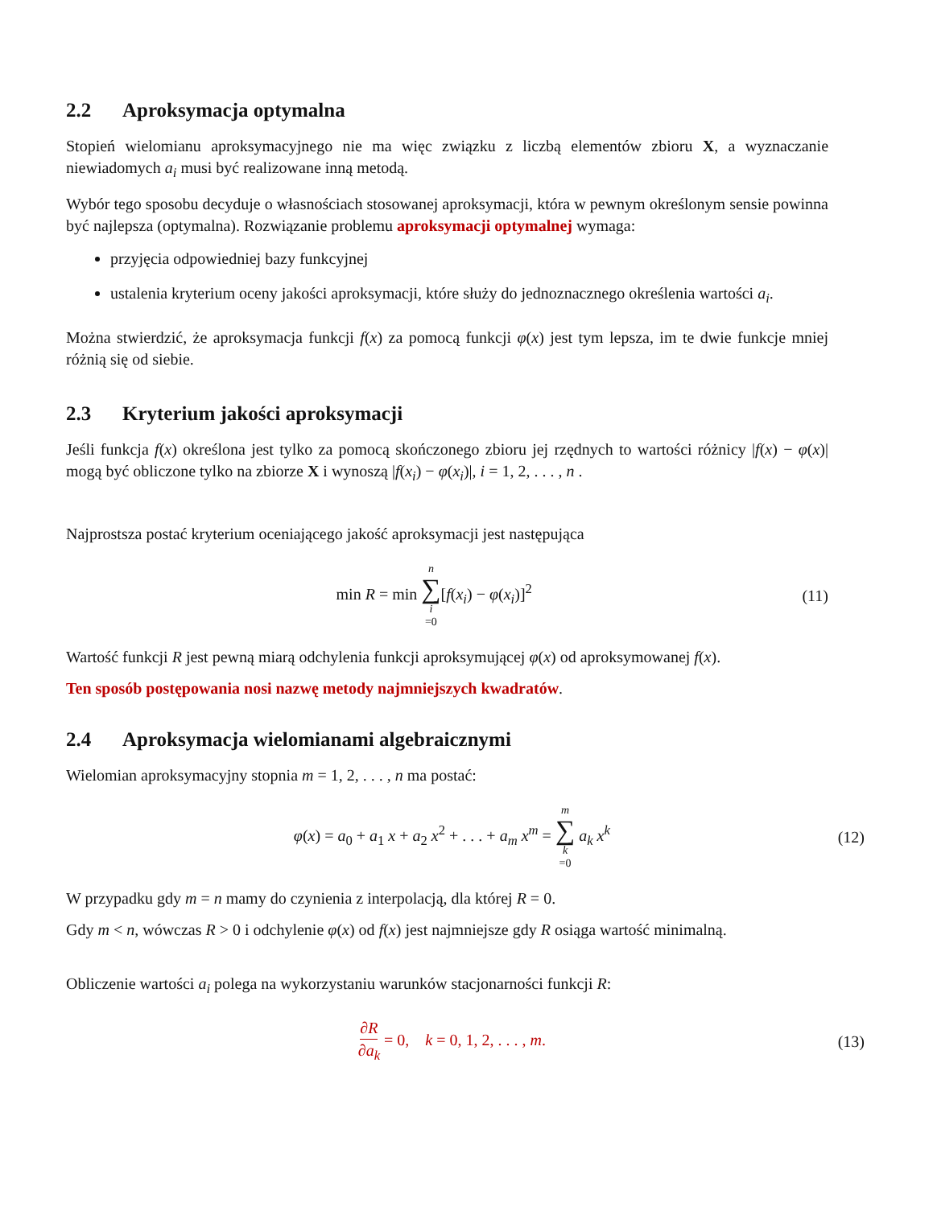2.2 Aproksymacja optymalna
Stopień wielomianu aproksymacyjnego nie ma więc związku z liczbą elementów zbioru X, a wyznaczanie niewiadomych a<sub>i</sub> musi być realizowane inną metodą.
Wybór tego sposobu decyduje o własnościach stosowanej aproksymacji, która w pewnym określonym sensie powinna być najlepsza (optymalna). Rozwiązanie problemu aproksymacji optymalnej wymaga:
przyjęcia odpowiedniej bazy funkcyjnej
ustalenia kryterium oceny jakości aproksymacji, które służy do jednoznacznego określenia wartości a<sub>i</sub>.
Można stwierdzić, że aproksymacja funkcji f(x) za pomocą funkcji φ(x) jest tym lepsza, im te dwie funkcje mniej różnią się od siebie.
2.3 Kryterium jakości aproksymacji
Jeśli funkcja f(x) określona jest tylko za pomocą skończonego zbioru jej rzędnych to wartości różnicy |f(x) − φ(x)| mogą być obliczone tylko na zbiorze X i wynoszą |f(x<sub>i</sub>) − φ(x<sub>i</sub>)|, i = 1, 2, . . . , n .
Najprostsza postać kryterium oceniającego jakość aproksymacji jest następująca
min R = min n ∑ i =0[f(x<sub>i</sub>) − φ(x<sub>i</sub>)]<sup>2</sup>
(11)
Wartość funkcji R jest pewną miarą odchylenia funkcji aproksymującej φ(x) od aproksymowanej f(x).
Ten sposób postępowania nosi nazwę metody najmniejszych kwadratów.
2.4 Aproksymacja wielomianami algebraicznymi
Wielomian aproksymacyjny stopnia m = 1, 2, . . . , n ma postać:
φ(x) = a<sub>0</sub> + a<sub>1</sub> x + a<sub>2</sub> x<sup>2</sup> + . . . + a<sub>m</sub> x<sup>m</sup> = m ∑ k =0 a<sub>k</sub> x<sup>k</sup>
(12)
W przypadku gdy m = n mamy do czynienia z interpolacją, dla której R = 0.
Gdy m < n, wówczas R > 0 i odchylenie φ(x) od f(x) jest najmniejsze gdy R osiąga wartość minimalną.
Obliczenie wartości a<sub>i</sub> polega na wykorzystaniu warunków stacjonarności funkcji R:
∂R ∂a<sub>k</sub> = 0, k = 0, 1, 2, . . . , m.
(13)